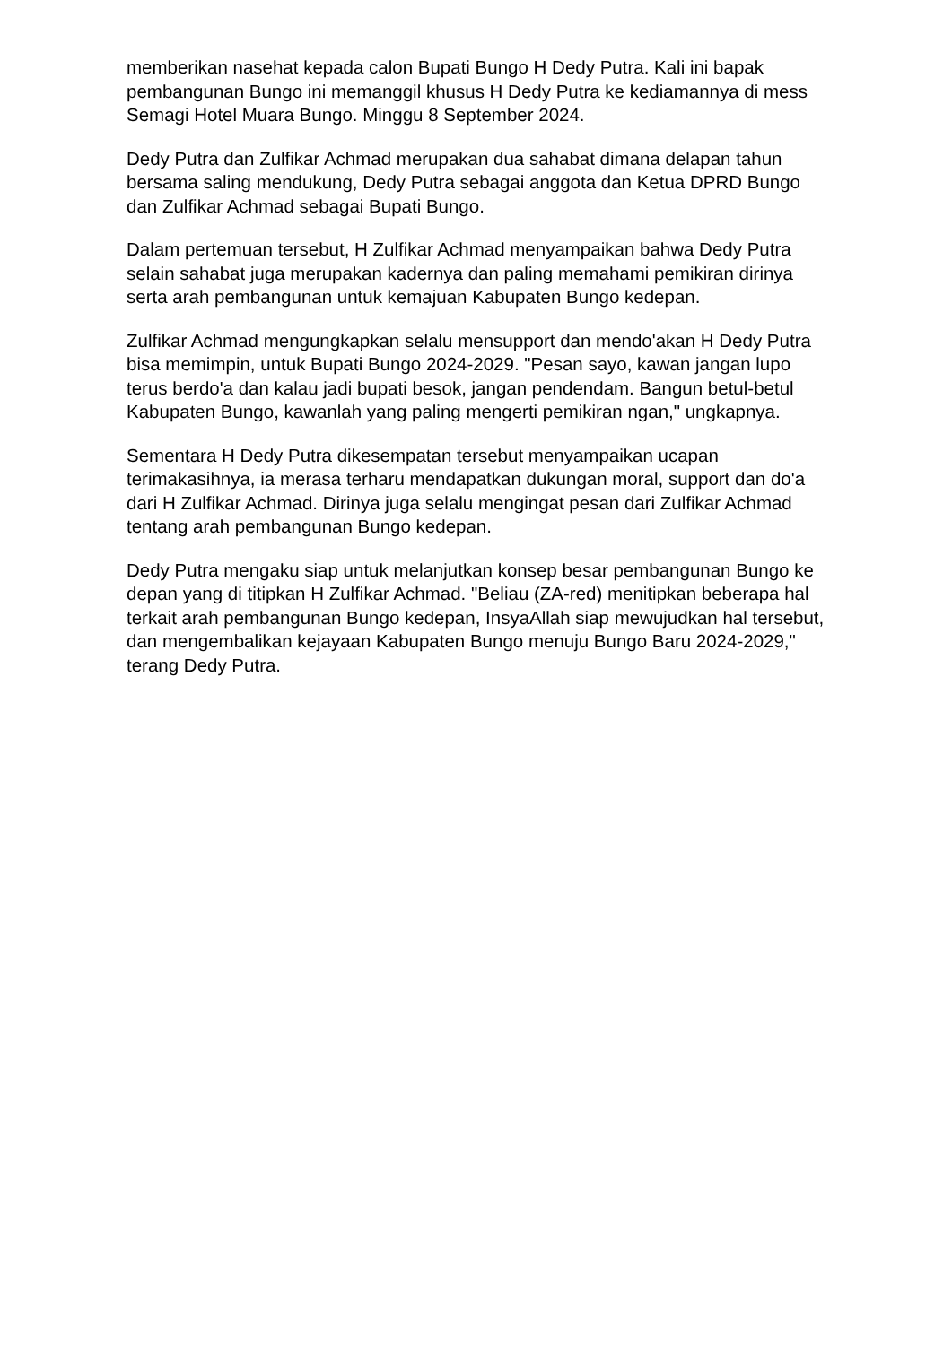memberikan nasehat kepada calon Bupati Bungo H Dedy Putra. Kali ini bapak pembangunan Bungo ini memanggil khusus H Dedy Putra ke kediamannya di mess Semagi Hotel Muara Bungo. Minggu 8 September 2024.
Dedy Putra dan Zulfikar Achmad merupakan dua sahabat dimana delapan tahun bersama saling mendukung, Dedy Putra sebagai anggota dan Ketua DPRD Bungo dan Zulfikar Achmad sebagai Bupati Bungo.
Dalam pertemuan tersebut, H Zulfikar Achmad menyampaikan bahwa Dedy Putra selain sahabat juga merupakan kadernya dan paling memahami pemikiran dirinya serta arah pembangunan untuk kemajuan Kabupaten Bungo kedepan.
Zulfikar Achmad mengungkapkan selalu mensupport dan mendo'akan H Dedy Putra bisa memimpin, untuk Bupati Bungo 2024-2029. "Pesan sayo, kawan jangan lupo terus berdo'a dan kalau jadi bupati besok, jangan pendendam. Bangun betul-betul Kabupaten Bungo, kawanlah yang paling mengerti pemikiran ngan," ungkapnya.
Sementara H Dedy Putra dikesempatan tersebut menyampaikan ucapan terimakasihnya, ia merasa terharu mendapatkan dukungan moral, support dan do'a dari H Zulfikar Achmad. Dirinya juga selalu mengingat pesan dari Zulfikar Achmad tentang arah pembangunan Bungo kedepan.
Dedy Putra mengaku siap untuk melanjutkan konsep besar pembangunan Bungo ke depan yang di titipkan H Zulfikar Achmad. "Beliau (ZA-red) menitipkan beberapa hal terkait arah pembangunan Bungo kedepan, InsyaAllah siap mewujudkan hal tersebut, dan mengembalikan kejayaan Kabupaten Bungo menuju Bungo Baru 2024-2029," terang Dedy Putra.